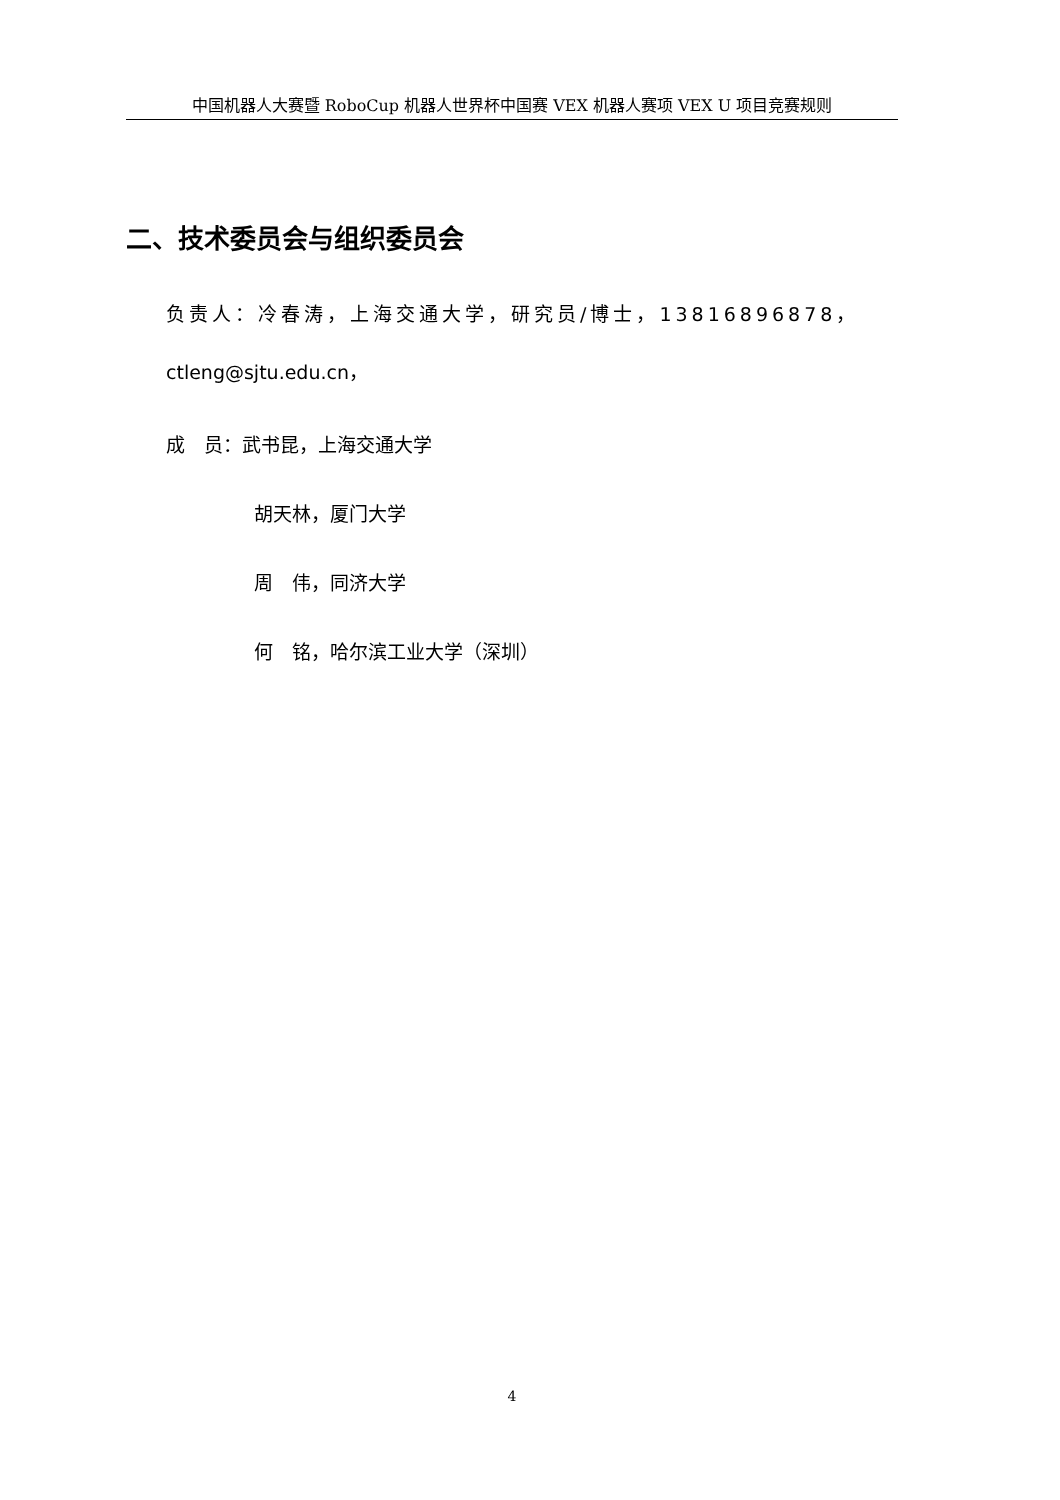中国机器人大赛暨 RoboCup 机器人世界杯中国赛 VEX 机器人赛项 VEX U 项目竞赛规则
二、技术委员会与组织委员会
负责人：冷春涛，上海交通大学，研究员/博士，13816896878，
ctleng@sjtu.edu.cn，
成　员：武书昆，上海交通大学
胡天林，厦门大学
周　伟，同济大学
何　铭，哈尔滨工业大学（深圳）
4